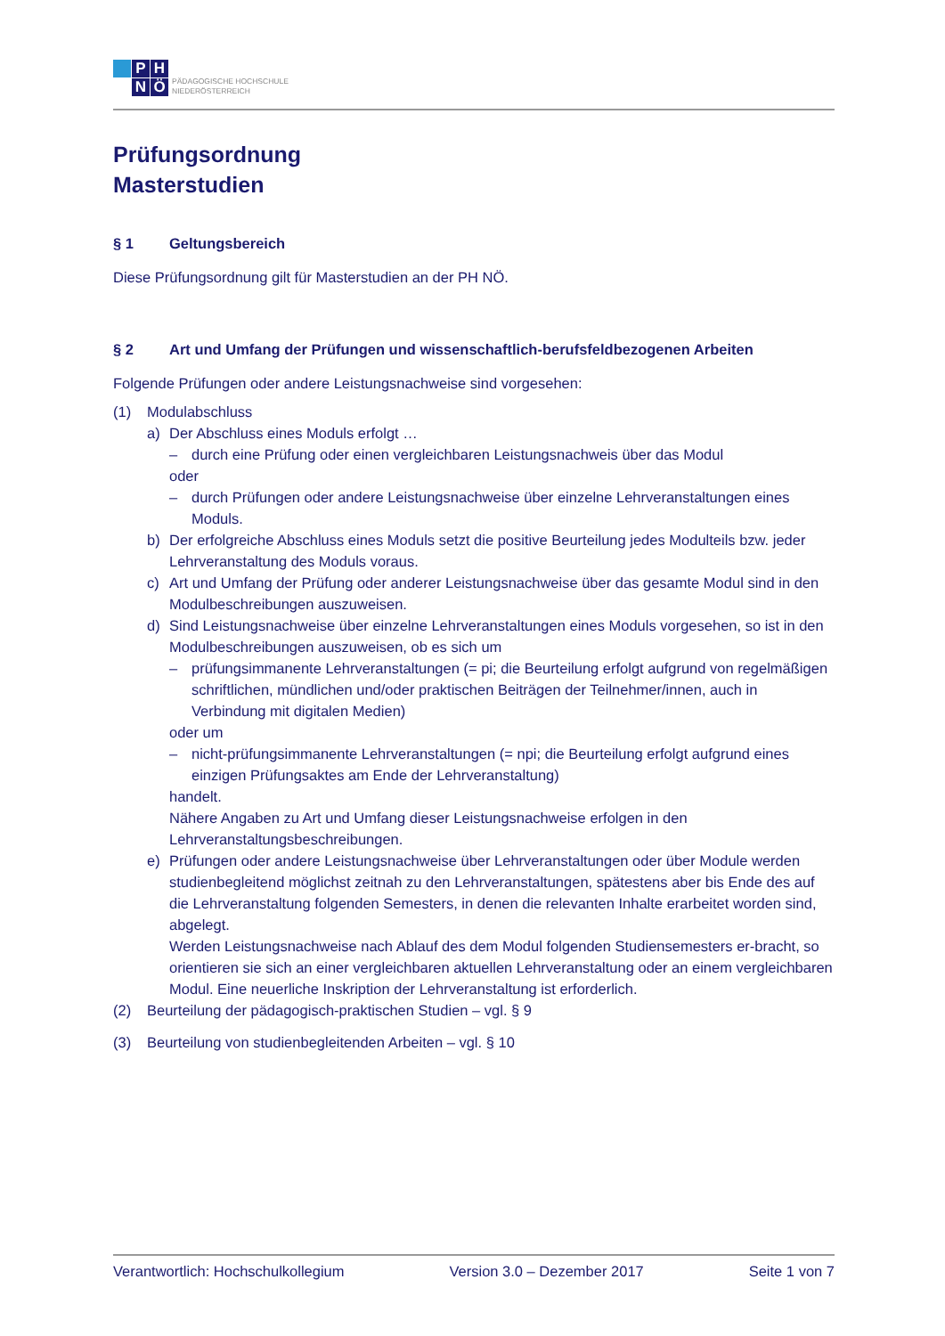P
H
N
Ö
PÄDAGOGISCHE HOCHSCHULE
NIEDERÖSTERREICH
Prüfungsordnung
Masterstudien
§ 1 Geltungsbereich
Diese Prüfungsordnung gilt für Masterstudien an der PH NÖ.
§ 2 Art und Umfang der Prüfungen und wissenschaftlich-berufsfeldbezogenen Arbeiten
Folgende Prüfungen oder andere Leistungsnachweise sind vorgesehen:
(1) Modulabschluss
a) Der Abschluss eines Moduls erfolgt …
– durch eine Prüfung oder einen vergleichbaren Leistungsnachweis über das Modul
oder
– durch Prüfungen oder andere Leistungsnachweise über einzelne Lehrveranstaltungen eines Moduls.
b) Der erfolgreiche Abschluss eines Moduls setzt die positive Beurteilung jedes Modulteils bzw. jeder Lehrveranstaltung des Moduls voraus.
c) Art und Umfang der Prüfung oder anderer Leistungsnachweise über das gesamte Modul sind in den Modulbeschreibungen auszuweisen.
d) Sind Leistungsnachweise über einzelne Lehrveranstaltungen eines Moduls vorgesehen, so ist in den Modulbeschreibungen auszuweisen, ob es sich um
– prüfungsimmanente Lehrveranstaltungen (= pi; die Beurteilung erfolgt aufgrund von regelmäßigen schriftlichen, mündlichen und/oder praktischen Beiträgen der Teilnehmer/innen, auch in Verbindung mit digitalen Medien)
oder um
– nicht-prüfungsimmanente Lehrveranstaltungen (= npi; die Beurteilung erfolgt aufgrund eines einzigen Prüfungsaktes am Ende der Lehrveranstaltung)
handelt.
Nähere Angaben zu Art und Umfang dieser Leistungsnachweise erfolgen in den Lehrveranstaltungsbeschreibungen.
e) Prüfungen oder andere Leistungsnachweise über Lehrveranstaltungen oder über Module werden studienbegleitend möglichst zeitnah zu den Lehrveranstaltungen, spätestens aber bis Ende des auf die Lehrveranstaltung folgenden Semesters, in denen die relevanten Inhalte erarbeitet worden sind, abgelegt.
Werden Leistungsnachweise nach Ablauf des dem Modul folgenden Studiensemesters er-bracht, so orientieren sie sich an einer vergleichbaren aktuellen Lehrveranstaltung oder an einem vergleichbaren Modul. Eine neuerliche Inskription der Lehrveranstaltung ist erforderlich.
(2) Beurteilung der pädagogisch-praktischen Studien – vgl. § 9
(3) Beurteilung von studienbegleitenden Arbeiten – vgl. § 10
Verantwortlich: Hochschulkollegium Version 3.0 – Dezember 2017 Seite 1 von 7